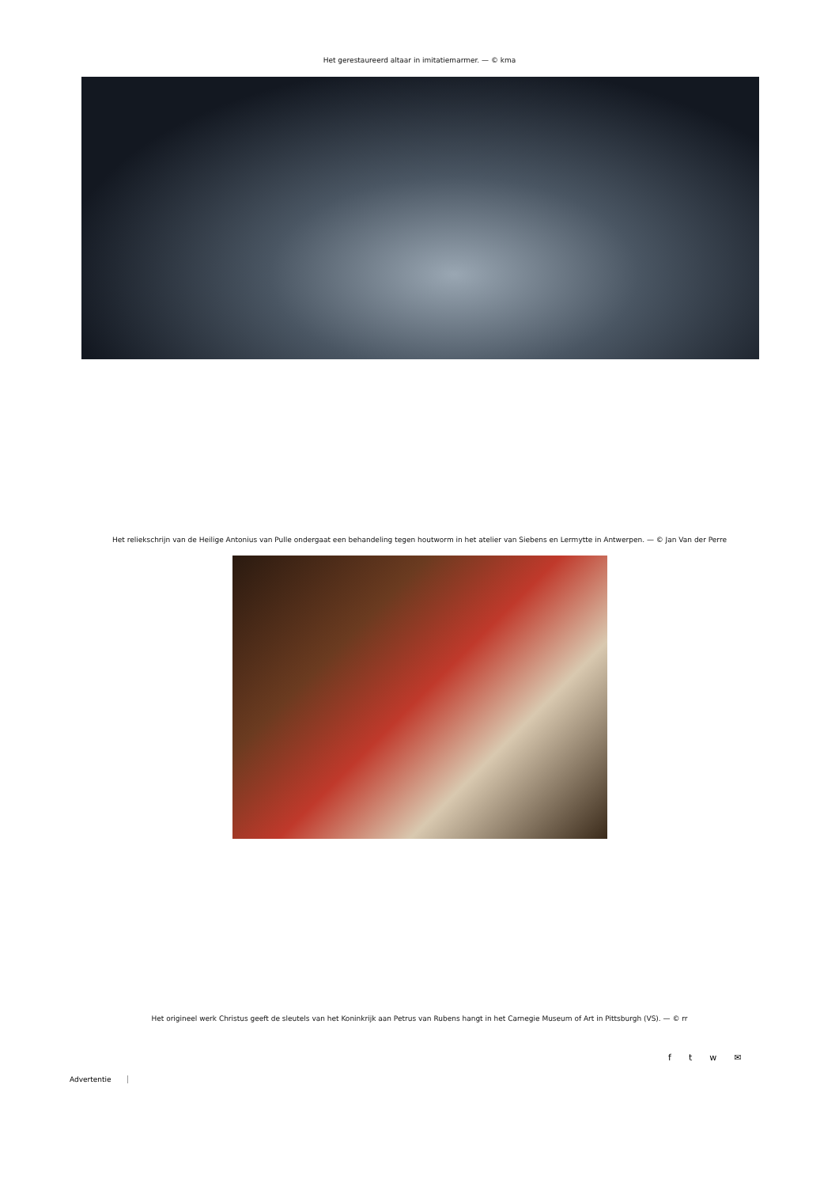Het gerestaureerd altaar in imitatiemarmer. — © kma
Het reliekschrijn van de Heilige Antonius van Pulle ondergaat een behandeling tegen houtworm in het atelier van Siebens en Lermytte in Antwerpen. — © Jan Van der Perre
Het origineel werk Christus geeft de sleutels van het Koninkrijk aan Petrus van Rubens hangt in het Carnegie Museum of Art in Pittsburgh (VS). — © rr
f t w ✉
Advertentie